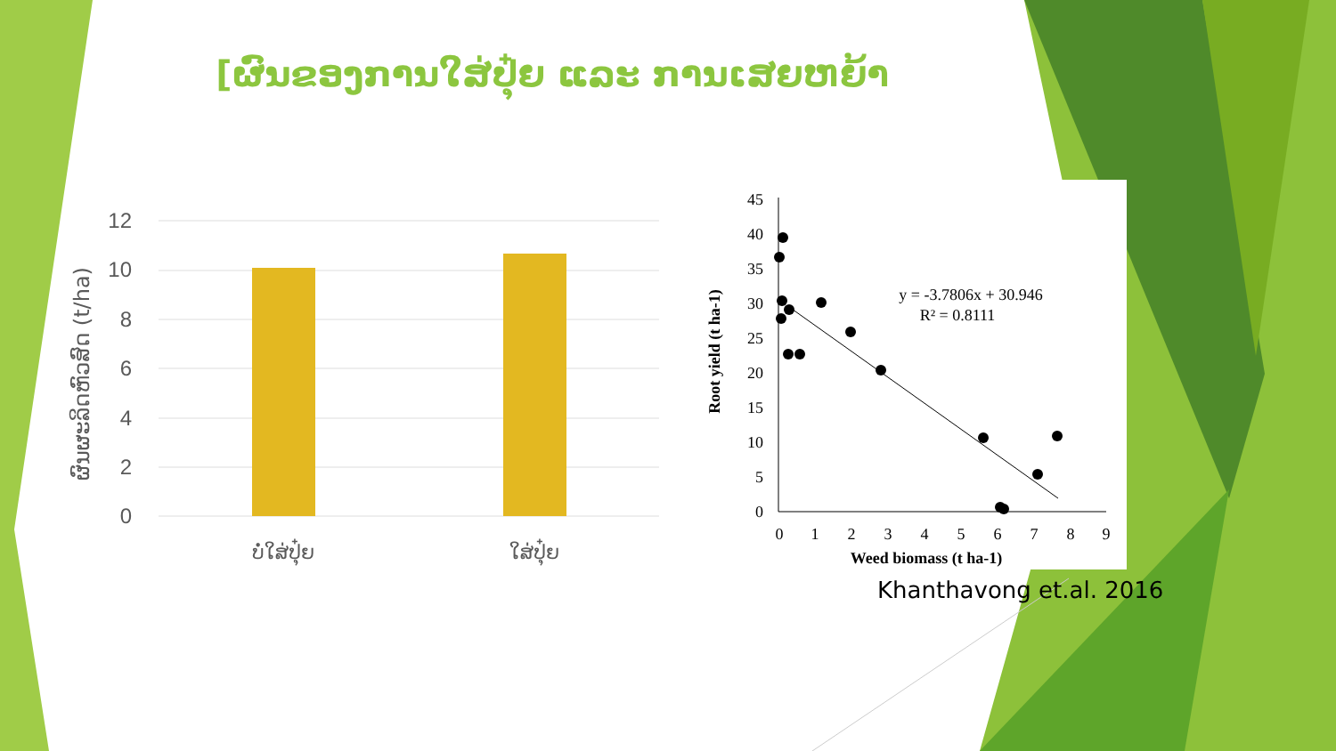[ຜົນຂອງການໃສ່ປຸ໋ຍ ແລະ ການເສຍຫຍ້າ
12
10
8
6
4
2
0
ຜົນຜະລິດຫົວສົດ (t/ha)
ບໍ່ໃສ່ປຸ໋ຍ
ໃສ່ປຸ໋ຍ
45
40
35
30
25
20
15
10
5
0
0
1
2
3
4
5
6
7
8
9
y = -3.7806x + 30.946
R² = 0.8111
Weed biomass (t ha-1)
Root yield (t ha-1)
Khanthavong et.al. 2016